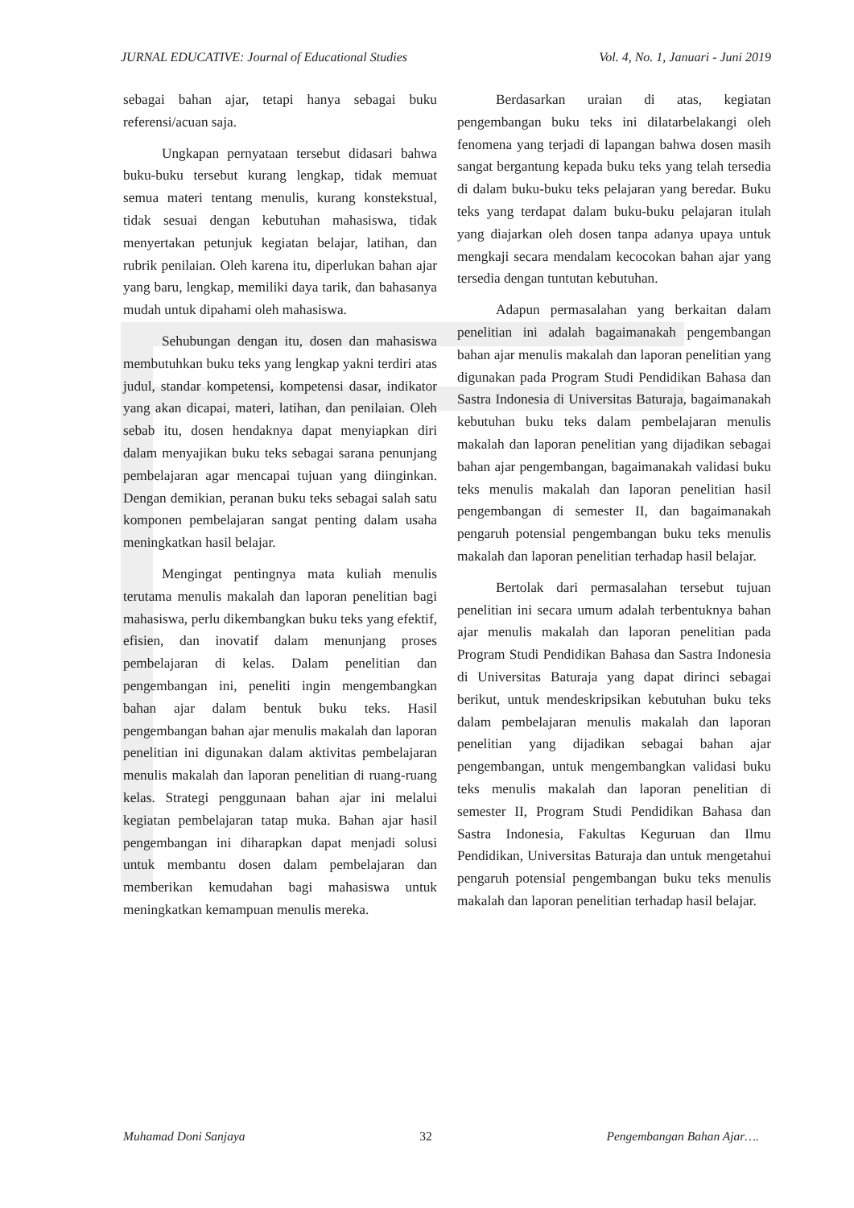JURNAL EDUCATIVE: Journal of Educational Studies Vol. 4, No. 1, Januari - Juni 2019
sebagai bahan ajar, tetapi hanya sebagai buku referensi/acuan saja.
Ungkapan pernyataan tersebut didasari bahwa buku-buku tersebut kurang lengkap, tidak memuat semua materi tentang menulis, kurang konstekstual, tidak sesuai dengan kebutuhan mahasiswa, tidak menyertakan petunjuk kegiatan belajar, latihan, dan rubrik penilaian. Oleh karena itu, diperlukan bahan ajar yang baru, lengkap, memiliki daya tarik, dan bahasanya mudah untuk dipahami oleh mahasiswa.
Sehubungan dengan itu, dosen dan mahasiswa membutuhkan buku teks yang lengkap yakni terdiri atas judul, standar kompetensi, kompetensi dasar, indikator yang akan dicapai, materi, latihan, dan penilaian. Oleh sebab itu, dosen hendaknya dapat menyiapkan diri dalam menyajikan buku teks sebagai sarana penunjang pembelajaran agar mencapai tujuan yang diinginkan. Dengan demikian, peranan buku teks sebagai salah satu komponen pembelajaran sangat penting dalam usaha meningkatkan hasil belajar.
Mengingat pentingnya mata kuliah menulis terutama menulis makalah dan laporan penelitian bagi mahasiswa, perlu dikembangkan buku teks yang efektif, efisien, dan inovatif dalam menunjang proses pembelajaran di kelas. Dalam penelitian dan pengembangan ini, peneliti ingin mengembangkan bahan ajar dalam bentuk buku teks. Hasil pengembangan bahan ajar menulis makalah dan laporan penelitian ini digunakan dalam aktivitas pembelajaran menulis makalah dan laporan penelitian di ruang-ruang kelas. Strategi penggunaan bahan ajar ini melalui kegiatan pembelajaran tatap muka. Bahan ajar hasil pengembangan ini diharapkan dapat menjadi solusi untuk membantu dosen dalam pembelajaran dan memberikan kemudahan bagi mahasiswa untuk meningkatkan kemampuan menulis mereka.
Berdasarkan uraian di atas, kegiatan pengembangan buku teks ini dilatarbelakangi oleh fenomena yang terjadi di lapangan bahwa dosen masih sangat bergantung kepada buku teks yang telah tersedia di dalam buku-buku teks pelajaran yang beredar. Buku teks yang terdapat dalam buku-buku pelajaran itulah yang diajarkan oleh dosen tanpa adanya upaya untuk mengkaji secara mendalam kecocokan bahan ajar yang tersedia dengan tuntutan kebutuhan.
Adapun permasalahan yang berkaitan dalam penelitian ini adalah bagaimanakah pengembangan bahan ajar menulis makalah dan laporan penelitian yang digunakan pada Program Studi Pendidikan Bahasa dan Sastra Indonesia di Universitas Baturaja, bagaimanakah kebutuhan buku teks dalam pembelajaran menulis makalah dan laporan penelitian yang dijadikan sebagai bahan ajar pengembangan, bagaimanakah validasi buku teks menulis makalah dan laporan penelitian hasil pengembangan di semester II, dan bagaimanakah pengaruh potensial pengembangan buku teks menulis makalah dan laporan penelitian terhadap hasil belajar.
Bertolak dari permasalahan tersebut tujuan penelitian ini secara umum adalah terbentuknya bahan ajar menulis makalah dan laporan penelitian pada Program Studi Pendidikan Bahasa dan Sastra Indonesia di Universitas Baturaja yang dapat dirinci sebagai berikut, untuk mendeskripsikan kebutuhan buku teks dalam pembelajaran menulis makalah dan laporan penelitian yang dijadikan sebagai bahan ajar pengembangan, untuk mengembangkan validasi buku teks menulis makalah dan laporan penelitian di semester II, Program Studi Pendidikan Bahasa dan Sastra Indonesia, Fakultas Keguruan dan Ilmu Pendidikan, Universitas Baturaja dan untuk mengetahui pengaruh potensial pengembangan buku teks menulis makalah dan laporan penelitian terhadap hasil belajar.
Muhamad Doni Sanjaya 32 Pengembangan Bahan Ajar….